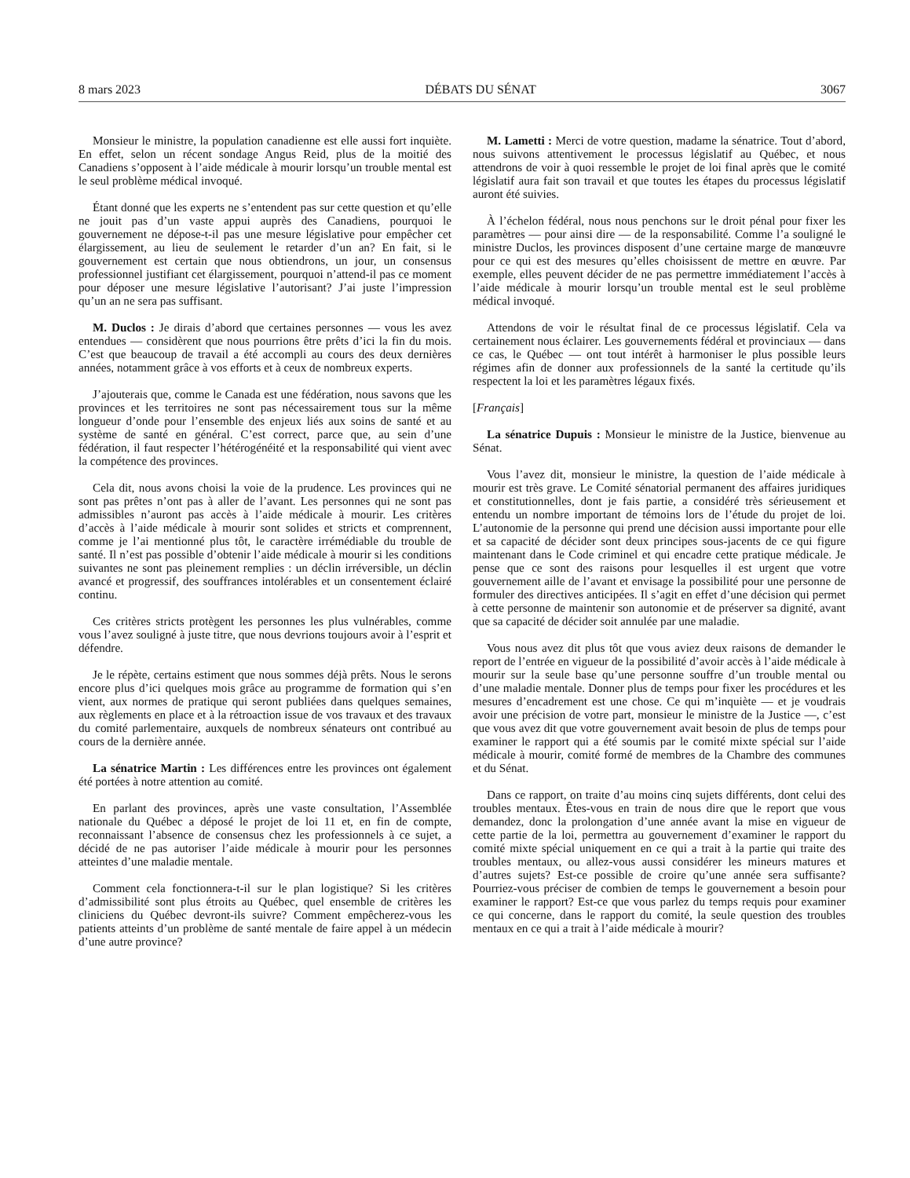8 mars 2023 DÉBATS DU SÉNAT 3067
Monsieur le ministre, la population canadienne est elle aussi fort inquiète. En effet, selon un récent sondage Angus Reid, plus de la moitié des Canadiens s’opposent à l’aide médicale à mourir lorsqu’un trouble mental est le seul problème médical invoqué.
Étant donné que les experts ne s’entendent pas sur cette question et qu’elle ne jouit pas d’un vaste appui auprès des Canadiens, pourquoi le gouvernement ne dépose-t-il pas une mesure législative pour empêcher cet élargissement, au lieu de seulement le retarder d’un an? En fait, si le gouvernement est certain que nous obtiendrons, un jour, un consensus professionnel justifiant cet élargissement, pourquoi n’attend-il pas ce moment pour déposer une mesure législative l’autorisant? J’ai juste l’impression qu’un an ne sera pas suffisant.
M. Duclos : Je dirais d’abord que certaines personnes — vous les avez entendues — considèrent que nous pourrions être prêts d’ici la fin du mois. C’est que beaucoup de travail a été accompli au cours des deux dernières années, notamment grâce à vos efforts et à ceux de nombreux experts.
J’ajouterais que, comme le Canada est une fédération, nous savons que les provinces et les territoires ne sont pas nécessairement tous sur la même longueur d’onde pour l’ensemble des enjeux liés aux soins de santé et au système de santé en général. C’est correct, parce que, au sein d’une fédération, il faut respecter l’hétérogénéité et la responsabilité qui vient avec la compétence des provinces.
Cela dit, nous avons choisi la voie de la prudence. Les provinces qui ne sont pas prêtes n’ont pas à aller de l’avant. Les personnes qui ne sont pas admissibles n’auront pas accès à l’aide médicale à mourir. Les critères d’accès à l’aide médicale à mourir sont solides et stricts et comprennent, comme je l’ai mentionné plus tôt, le caractère irrémédiable du trouble de santé. Il n’est pas possible d’obtenir l’aide médicale à mourir si les conditions suivantes ne sont pas pleinement remplies : un déclin irréversible, un déclin avancé et progressif, des souffrances intolérables et un consentement éclairé continu.
Ces critères stricts protègent les personnes les plus vulnérables, comme vous l’avez souligné à juste titre, que nous devrions toujours avoir à l’esprit et défendre.
Je le répète, certains estiment que nous sommes déjà prêts. Nous le serons encore plus d’ici quelques mois grâce au programme de formation qui s’en vient, aux normes de pratique qui seront publiées dans quelques semaines, aux règlements en place et à la rétroaction issue de vos travaux et des travaux du comité parlementaire, auxquels de nombreux sénateurs ont contribué au cours de la dernière année.
La sénatrice Martin : Les différences entre les provinces ont également été portées à notre attention au comité.
En parlant des provinces, après une vaste consultation, l’Assemblée nationale du Québec a déposé le projet de loi 11 et, en fin de compte, reconnaissant l’absence de consensus chez les professionnels à ce sujet, a décidé de ne pas autoriser l’aide médicale à mourir pour les personnes atteintes d’une maladie mentale.
Comment cela fonctionnera-t-il sur le plan logistique? Si les critères d’admissibilité sont plus étroits au Québec, quel ensemble de critères les cliniciens du Québec devront-ils suivre? Comment empêcherez-vous les patients atteints d’un problème de santé mentale de faire appel à un médecin d’une autre province?
M. Lametti : Merci de votre question, madame la sénatrice. Tout d’abord, nous suivons attentivement le processus législatif au Québec, et nous attendrons de voir à quoi ressemble le projet de loi final après que le comité législatif aura fait son travail et que toutes les étapes du processus législatif auront été suivies.
À l’échelon fédéral, nous nous penchons sur le droit pénal pour fixer les paramètres — pour ainsi dire — de la responsabilité. Comme l’a souligné le ministre Duclos, les provinces disposent d’une certaine marge de manœuvre pour ce qui est des mesures qu’elles choisissent de mettre en œuvre. Par exemple, elles peuvent décider de ne pas permettre immédiatement l’accès à l’aide médicale à mourir lorsqu’un trouble mental est le seul problème médical invoqué.
Attendons de voir le résultat final de ce processus législatif. Cela va certainement nous éclairer. Les gouvernements fédéral et provinciaux — dans ce cas, le Québec — ont tout intérêt à harmoniser le plus possible leurs régimes afin de donner aux professionnels de la santé la certitude qu’ils respectent la loi et les paramètres légaux fixés.
[Français]
La sénatrice Dupuis : Monsieur le ministre de la Justice, bienvenue au Sénat.
Vous l’avez dit, monsieur le ministre, la question de l’aide médicale à mourir est très grave. Le Comité sénatorial permanent des affaires juridiques et constitutionnelles, dont je fais partie, a considéré très sérieusement et entendu un nombre important de témoins lors de l’étude du projet de loi. L’autonomie de la personne qui prend une décision aussi importante pour elle et sa capacité de décider sont deux principes sous-jacents de ce qui figure maintenant dans le Code criminel et qui encadre cette pratique médicale. Je pense que ce sont des raisons pour lesquelles il est urgent que votre gouvernement aille de l’avant et envisage la possibilité pour une personne de formuler des directives anticipées. Il s’agit en effet d’une décision qui permet à cette personne de maintenir son autonomie et de préserver sa dignité, avant que sa capacité de décider soit annulée par une maladie.
Vous nous avez dit plus tôt que vous aviez deux raisons de demander le report de l’entrée en vigueur de la possibilité d’avoir accès à l’aide médicale à mourir sur la seule base qu’une personne souffre d’un trouble mental ou d’une maladie mentale. Donner plus de temps pour fixer les procédures et les mesures d’encadrement est une chose. Ce qui m’inquiète — et je voudrais avoir une précision de votre part, monsieur le ministre de la Justice —, c’est que vous avez dit que votre gouvernement avait besoin de plus de temps pour examiner le rapport qui a été soumis par le comité mixte spécial sur l’aide médicale à mourir, comité formé de membres de la Chambre des communes et du Sénat.
Dans ce rapport, on traite d’au moins cinq sujets différents, dont celui des troubles mentaux. Êtes-vous en train de nous dire que le report que vous demandez, donc la prolongation d’une année avant la mise en vigueur de cette partie de la loi, permettra au gouvernement d’examiner le rapport du comité mixte spécial uniquement en ce qui a trait à la partie qui traite des troubles mentaux, ou allez-vous aussi considérer les mineurs matures et d’autres sujets? Est-ce possible de croire qu’une année sera suffisante? Pourriez-vous préciser de combien de temps le gouvernement a besoin pour examiner le rapport? Est-ce que vous parlez du temps requis pour examiner ce qui concerne, dans le rapport du comité, la seule question des troubles mentaux en ce qui a trait à l’aide médicale à mourir?